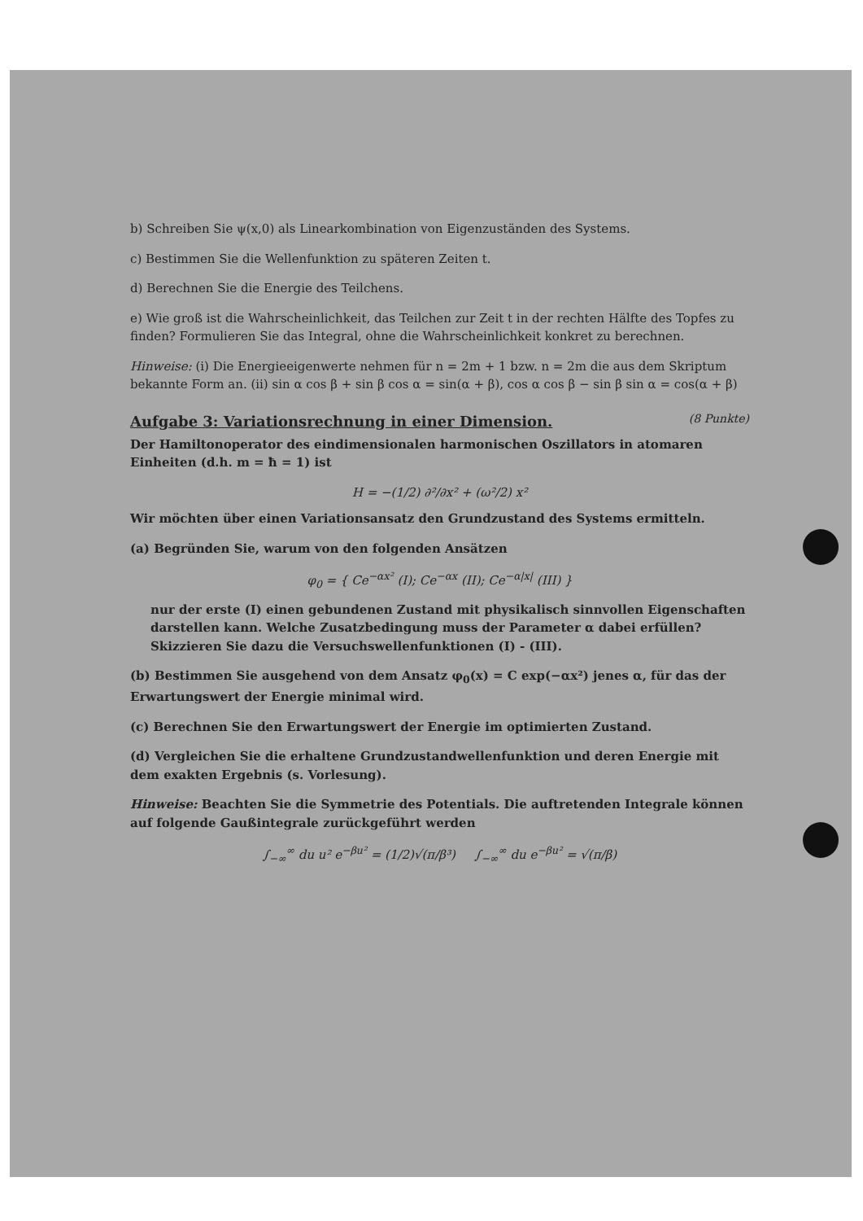b) Schreiben Sie ψ(x,0) als Linearkombination von Eigenzuständen des Systems.
c) Bestimmen Sie die Wellenfunktion zu späteren Zeiten t.
d) Berechnen Sie die Energie des Teilchens.
e) Wie groß ist die Wahrscheinlichkeit, das Teilchen zur Zeit t in der rechten Hälfte des Topfes zu finden? Formulieren Sie das Integral, ohne die Wahrscheinlichkeit konkret zu berechnen.
Hinweise: (i) Die Energieeigenwerte nehmen für n = 2m + 1 bzw. n = 2m die aus dem Skriptum bekannte Form an. (ii) sin α cos β + sin β cos α = sin(α + β), cos α cos β − sin β sin α = cos(α + β)
Aufgabe 3: Variationsrechnung in einer Dimension. (8 Punkte)
Der Hamiltonoperator des eindimensionalen harmonischen Oszillators in atomaren Einheiten (d.h. m = ħ = 1) ist
H = −(1/2) ∂²/∂x² + (ω²/2) x²
Wir möchten über einen Variationsansatz den Grundzustand des Systems ermitteln.
(a) Begründen Sie, warum von den folgenden Ansätzen
φ<sub>0</sub> = { Ce<sup>−αx²</sup> (I); Ce<sup>−αx</sup> (II); Ce<sup>−α|x|</sup> (III) }
nur der erste (I) einen gebundenen Zustand mit physikalisch sinnvollen Eigenschaften darstellen kann. Welche Zusatzbedingung muss der Parameter α dabei erfüllen? Skizzieren Sie dazu die Versuchswellenfunktionen (I) - (III).
(b) Bestimmen Sie ausgehend von dem Ansatz φ<sub>0</sub>(x) = C exp(−αx²) jenes α, für das der Erwartungswert der Energie minimal wird.
(c) Berechnen Sie den Erwartungswert der Energie im optimierten Zustand.
(d) Vergleichen Sie die erhaltene Grundzustandwellenfunktion und deren Energie mit dem exakten Ergebnis (s. Vorlesung).
Hinweise: Beachten Sie die Symmetrie des Potentials. Die auftretenden Integrale können auf folgende Gaußintegrale zurückgeführt werden
∫<sub>−∞</sub><sup>∞</sup> du u² e<sup>−βu²</sup> = (1/2)√(π/β³) ∫<sub>−∞</sub><sup>∞</sup> du e<sup>−βu²</sup> = √(π/β)